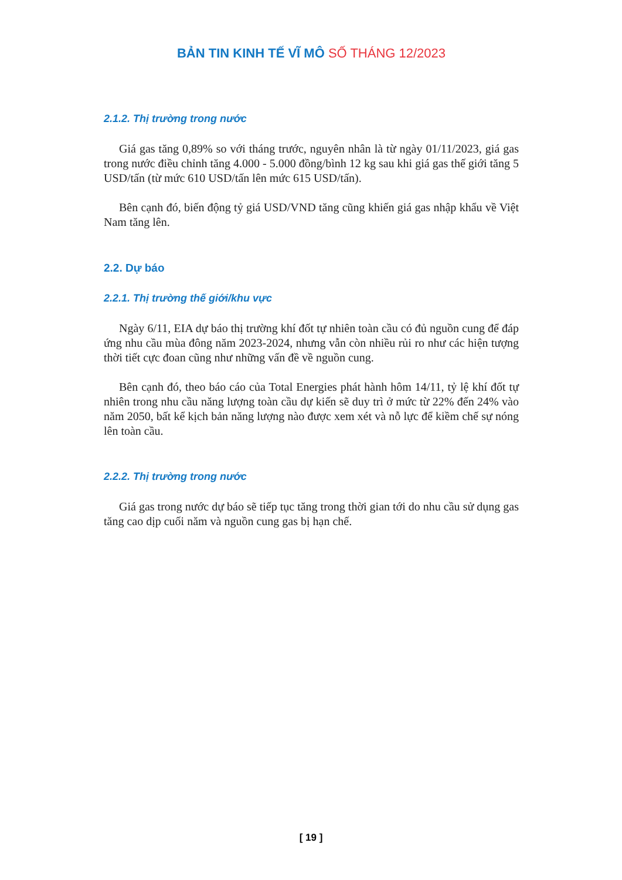BẢN TIN KINH TẾ VĨ MÔ SỐ THÁNG 12/2023
2.1.2. Thị trường trong nước
Giá gas tăng 0,89% so với tháng trước, nguyên nhân là từ ngày 01/11/2023, giá gas trong nước điều chỉnh tăng 4.000 - 5.000 đồng/bình 12 kg sau khi giá gas thế giới tăng 5 USD/tấn (từ mức 610 USD/tấn lên mức 615 USD/tấn).
Bên cạnh đó, biến động tỷ giá USD/VND tăng cũng khiến giá gas nhập khẩu về Việt Nam tăng lên.
2.2. Dự báo
2.2.1. Thị trường thế giới/khu vực
Ngày 6/11, EIA dự báo thị trường khí đốt tự nhiên toàn cầu có đủ nguồn cung để đáp ứng nhu cầu mùa đông năm 2023-2024, nhưng vẫn còn nhiều rủi ro như các hiện tượng thời tiết cực đoan cũng như những vấn đề về nguồn cung.
Bên cạnh đó, theo báo cáo của Total Energies phát hành hôm 14/11, tỷ lệ khí đốt tự nhiên trong nhu cầu năng lượng toàn cầu dự kiến sẽ duy trì ở mức từ 22% đến 24% vào năm 2050, bất kể kịch bản năng lượng nào được xem xét và nỗ lực để kiềm chế sự nóng lên toàn cầu.
2.2.2. Thị trường trong nước
Giá gas trong nước dự báo sẽ tiếp tục tăng trong thời gian tới do nhu cầu sử dụng gas tăng cao dịp cuối năm và nguồn cung gas bị hạn chế.
[ 19 ]